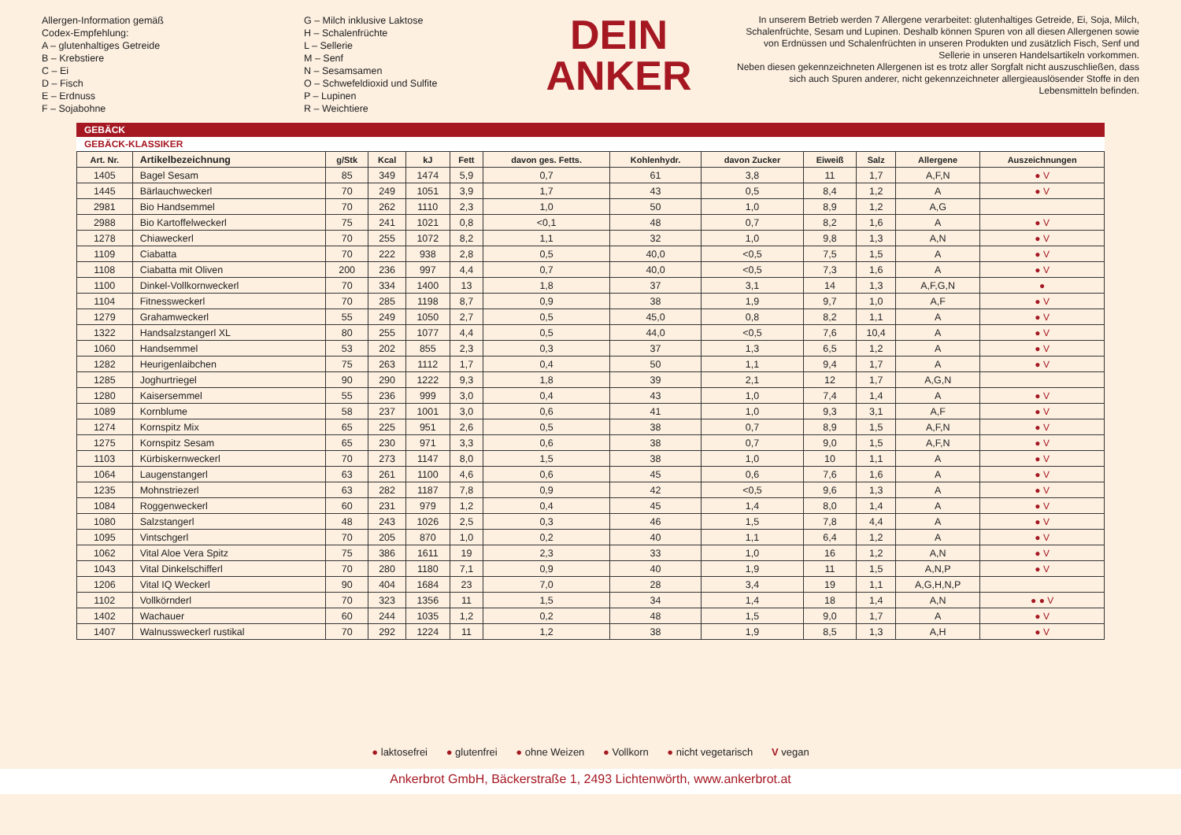Allergen-Information gemäß
Codex-Empfehlung:
A – glutenhaltiges Getreide
B – Krebstiere
C – Ei
D – Fisch
E – Erdnuss
F – Sojabohne
G – Milch inklusive Laktose
H – Schalenfrüchte
L – Sellerie
M – Senf
N – Sesamsamen
O – Schwefeldioxid und Sulfite
P – Lupinen
R – Weichtiere
DEIN
ANKER
In unserem Betrieb werden 7 Allergene verarbeitet: glutenhaltiges Getreide, Ei, Soja, Milch, Schalenfrüchte, Sesam und Lupinen. Deshalb können Spuren von all diesen Allergenen sowie von Erdnüssen und Schalenfrüchten in unseren Produkten und zusätzlich Fisch, Senf und Sellerie in unseren Handelsartikeln vorkommen.
Neben diesen gekennzeichneten Allergenen ist es trotz aller Sorgfalt nicht auszuschließen, dass sich auch Spuren anderer, nicht gekennzeichneter allergieauslösender Stoffe in den Lebensmitteln befinden.
GEBÄCK
GEBÄCK-KLASSIKER
| Art. Nr. | Artikelbezeichnung | g/Stk | Kcal | kJ | Fett | davon ges. Fetts. | Kohlenhydr. | davon Zucker | Eiweiß | Salz | Allergene | Auszeichnungen |
| --- | --- | --- | --- | --- | --- | --- | --- | --- | --- | --- | --- | --- |
| 1405 | Bagel Sesam | 85 | 349 | 1474 | 5,9 | 0,7 | 61 | 3,8 | 11 | 1,7 | A,F,N | ● V |
| 1445 | Bärlauchweckerl | 70 | 249 | 1051 | 3,9 | 1,7 | 43 | 0,5 | 8,4 | 1,2 | A | ● V |
| 2981 | Bio Handsemmel | 70 | 262 | 1110 | 2,3 | 1,0 | 50 | 1,0 | 8,9 | 1,2 | A,G | |
| 2988 | Bio Kartoffelweckerl | 75 | 241 | 1021 | 0,8 | <0,1 | 48 | 0,7 | 8,2 | 1,6 | A | ● V |
| 1278 | Chiaweckerl | 70 | 255 | 1072 | 8,2 | 1,1 | 32 | 1,0 | 9,8 | 1,3 | A,N | ● V |
| 1109 | Ciabatta | 70 | 222 | 938 | 2,8 | 0,5 | 40,0 | <0,5 | 7,5 | 1,5 | A | ● V |
| 1108 | Ciabatta mit Oliven | 200 | 236 | 997 | 4,4 | 0,7 | 40,0 | <0,5 | 7,3 | 1,6 | A | ● V |
| 1100 | Dinkel-Vollkornweckerl | 70 | 334 | 1400 | 13 | 1,8 | 37 | 3,1 | 14 | 1,3 | A,F,G,N | ● |
| 1104 | Fitnessweckerl | 70 | 285 | 1198 | 8,7 | 0,9 | 38 | 1,9 | 9,7 | 1,0 | A,F | ● V |
| 1279 | Grahamweckerl | 55 | 249 | 1050 | 2,7 | 0,5 | 45,0 | 0,8 | 8,2 | 1,1 | A | ● V |
| 1322 | Handsalzstangerl XL | 80 | 255 | 1077 | 4,4 | 0,5 | 44,0 | <0,5 | 7,6 | 10,4 | A | ● V |
| 1060 | Handsemmel | 53 | 202 | 855 | 2,3 | 0,3 | 37 | 1,3 | 6,5 | 1,2 | A | ● V |
| 1282 | Heurigenlaibchen | 75 | 263 | 1112 | 1,7 | 0,4 | 50 | 1,1 | 9,4 | 1,7 | A | ● V |
| 1285 | Joghurtriegel | 90 | 290 | 1222 | 9,3 | 1,8 | 39 | 2,1 | 12 | 1,7 | A,G,N | |
| 1280 | Kaisersemmel | 55 | 236 | 999 | 3,0 | 0,4 | 43 | 1,0 | 7,4 | 1,4 | A | ● V |
| 1089 | Kornblume | 58 | 237 | 1001 | 3,0 | 0,6 | 41 | 1,0 | 9,3 | 3,1 | A,F | ● V |
| 1274 | Kornspitz Mix | 65 | 225 | 951 | 2,6 | 0,5 | 38 | 0,7 | 8,9 | 1,5 | A,F,N | ● V |
| 1275 | Kornspitz Sesam | 65 | 230 | 971 | 3,3 | 0,6 | 38 | 0,7 | 9,0 | 1,5 | A,F,N | ● V |
| 1103 | Kürbiskernweckerl | 70 | 273 | 1147 | 8,0 | 1,5 | 38 | 1,0 | 10 | 1,1 | A | ● V |
| 1064 | Laugenstangerl | 63 | 261 | 1100 | 4,6 | 0,6 | 45 | 0,6 | 7,6 | 1,6 | A | ● V |
| 1235 | Mohnstriezerl | 63 | 282 | 1187 | 7,8 | 0,9 | 42 | <0,5 | 9,6 | 1,3 | A | ● V |
| 1084 | Roggenweckerl | 60 | 231 | 979 | 1,2 | 0,4 | 45 | 1,4 | 8,0 | 1,4 | A | ● V |
| 1080 | Salzstangerl | 48 | 243 | 1026 | 2,5 | 0,3 | 46 | 1,5 | 7,8 | 4,4 | A | ● V |
| 1095 | Vintschgerl | 70 | 205 | 870 | 1,0 | 0,2 | 40 | 1,1 | 6,4 | 1,2 | A | ● V |
| 1062 | Vital Aloe Vera Spitz | 75 | 386 | 1611 | 19 | 2,3 | 33 | 1,0 | 16 | 1,2 | A,N | ● V |
| 1043 | Vital Dinkelschifferl | 70 | 280 | 1180 | 7,1 | 0,9 | 40 | 1,9 | 11 | 1,5 | A,N,P | ● V |
| 1206 | Vital IQ Weckerl | 90 | 404 | 1684 | 23 | 7,0 | 28 | 3,4 | 19 | 1,1 | A,G,H,N,P | |
| 1102 | Vollkörnderl | 70 | 323 | 1356 | 11 | 1,5 | 34 | 1,4 | 18 | 1,4 | A,N | ● ● V |
| 1402 | Wachauer | 60 | 244 | 1035 | 1,2 | 0,2 | 48 | 1,5 | 9,0 | 1,7 | A | ● V |
| 1407 | Walnussweckerl rustikal | 70 | 292 | 1224 | 11 | 1,2 | 38 | 1,9 | 8,5 | 1,3 | A,H | ● V |
● laktosefrei ● glutenfrei ● ohne Weizen ● Vollkorn ● nicht vegetarisch V vegan
Ankerbrot GmbH, Bäckerstraße 1, 2493 Lichtenwörth, www.ankerbrot.at